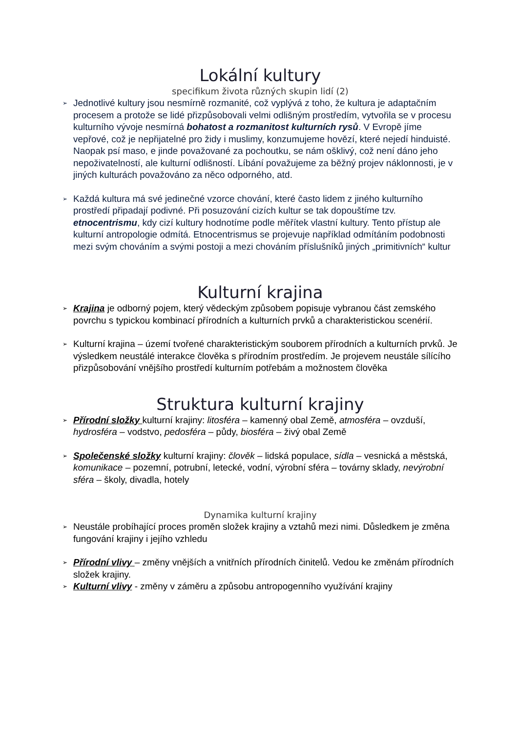Lokální kultury
specifikum života různých skupin lidí (2)
➢ Jednotlivé kultury jsou nesmírně rozmanité, což vyplývá z toho, že kultura je adaptačním procesem a protože se lidé přizpůsobovali velmi odlišným prostředím, vytvořila se v procesu kulturního vývoje nesmírná bohatost a rozmanitost kulturních rysů. V Evropě jíme vepřové, což je nepřijatelné pro židy i muslimy, konzumujeme hovězí, které nejedí hinduisté. Naopak psí maso, e jinde považované za pochoutku, se nám ošklivý, což není dáno jeho nepoživatelností, ale kulturní odlišností. Líbání považujeme za běžný projev náklonnosti, je v jiných kulturách považováno za něco odporného, atd.
➢ Každá kultura má své jedinečné vzorce chování, které často lidem z jiného kulturního prostředí připadají podivné. Při posuzování cizích kultur se tak dopouštíme tzv. etnocentrismu, kdy cizí kultury hodnotíme podle měřítek vlastní kultury. Tento přístup ale kulturní antropologie odmítá. Etnocentrismus se projevuje například odmítáním podobnosti mezi svým chováním a svými postoji a mezi chováním příslušníků jiných „primitivních“ kultur
Kulturní krajina
➢ Krajina je odborný pojem, který vědeckým způsobem popisuje vybranou část zemského povrchu s typickou kombinací přírodních a kulturních prvků a charakteristickou scenérií.
➢ Kulturní krajina – území tvořené charakteristickým souborem přírodních a kulturních prvků. Je výsledkem neustálé interakce člověka s přírodním prostředím. Je projevem neustále sílícího přizpůsobování vnějšího prostředí kulturním potřebám a možnostem člověka
Struktura kulturní krajiny
➢ Přírodní složky kulturní krajiny: litosféra – kamenný obal Země, atmosféra – ovzduší, hydrosféra – vodstvo, pedosféra – půdy, biosféra – živý obal Země
➢ Společenské složky kulturní krajiny: člověk – lidská populace, sídla – vesnická a městská, komunikace – pozemní, potrubní, letecké, vodní, výrobní sféra – továrny sklady, nevýrobní sféra – školy, divadla, hotely
Dynamika kulturní krajiny
➢ Neustále probíhající proces proměn složek krajiny a vztahů mezi nimi. Důsledkem je změna fungování krajiny i jejího vzhledu
➢ Přírodní vlivy – změny vnějších a vnitřních přírodních činitelů. Vedou ke změnám přírodních složek krajiny.
➢ Kulturní vlivy - změny v záměru a způsobu antropogenního využívání krajiny